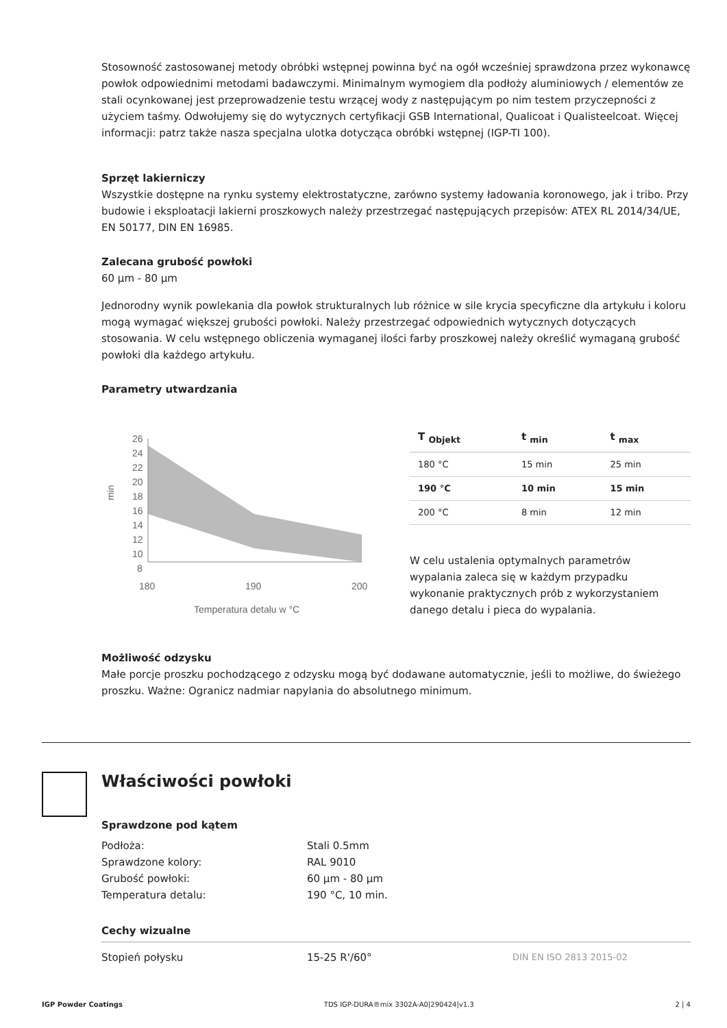Stosowność zastosowanej metody obróbki wstępnej powinna być na ogół wcześniej sprawdzona przez wykonawcę powłok odpowiednimi metodami badawczymi. Minimalnym wymogiem dla podłoży aluminiowych / elementów ze stali ocynkowanej jest przeprowadzenie testu wrzącej wody z następującym po nim testem przyczepności z użyciem taśmy. Odwołujemy się do wytycznych certyfikacji GSB International, Qualicoat i Qualisteelcoat. Więcej informacji: patrz także nasza specjalna ulotka dotycząca obróbki wstępnej (IGP-TI 100).
Sprzęt lakierniczy
Wszystkie dostępne na rynku systemy elektrostatyczne, zarówno systemy ładowania koronowego, jak i tribo. Przy budowie i eksploatacji lakierni proszkowych należy przestrzegać następujących przepisów: ATEX RL 2014/34/UE, EN 50177, DIN EN 16985.
Zalecana grubość powłoki
60 µm - 80 µm
Jednorodny wynik powlekania dla powłok strukturalnych lub różnice w sile krycia specyficzne dla artykułu i koloru mogą wymagać większej grubości powłoki. Należy przestrzegać odpowiednich wytycznych dotyczących stosowania. W celu wstępnego obliczenia wymaganej ilości farby proszkowej należy określić wymaganą grubość powłoki dla każdego artykułu.
Parametry utwardzania
26
24
22
20
18
16
14
12
10
8
min
180
190
200
Temperatura detalu w °C
| T <sub>Objekt</sub> | t <sub>min</sub> | t <sub>max</sub> |
| --- | --- | --- |
| 180 °C | 15 min | 25 min |
| 190 °C | 10 min | 15 min |
| 200 °C | 8 min | 12 min |
W celu ustalenia optymalnych parametrów
wypalania zaleca się w każdym przypadku
wykonanie praktycznych prób z wykorzystaniem
danego detalu i pieca do wypalania.
Możliwość odzysku
Małe porcje proszku pochodzącego z odzysku mogą być dodawane automatycznie, jeśli to możliwe, do świeżego proszku. Ważne: Ogranicz nadmiar napylania do absolutnego minimum.
Właściwości powłoki
Sprawdzone pod kątem
| Podłoża: | Stali 0.5mm |
| Sprawdzone kolory: | RAL 9010 |
| Grubość powłoki: | 60 µm - 80 µm |
| Temperatura detalu: | 190 °C, 10 min. |
Cechy wizualne
| Stopień połysku | 15-25 R'/60° | DIN EN ISO 2813 2015-02 |
IGP Powder Coatings TDS IGP-DURA®mix 3302A-A0|290424|v1.3 2 | 4